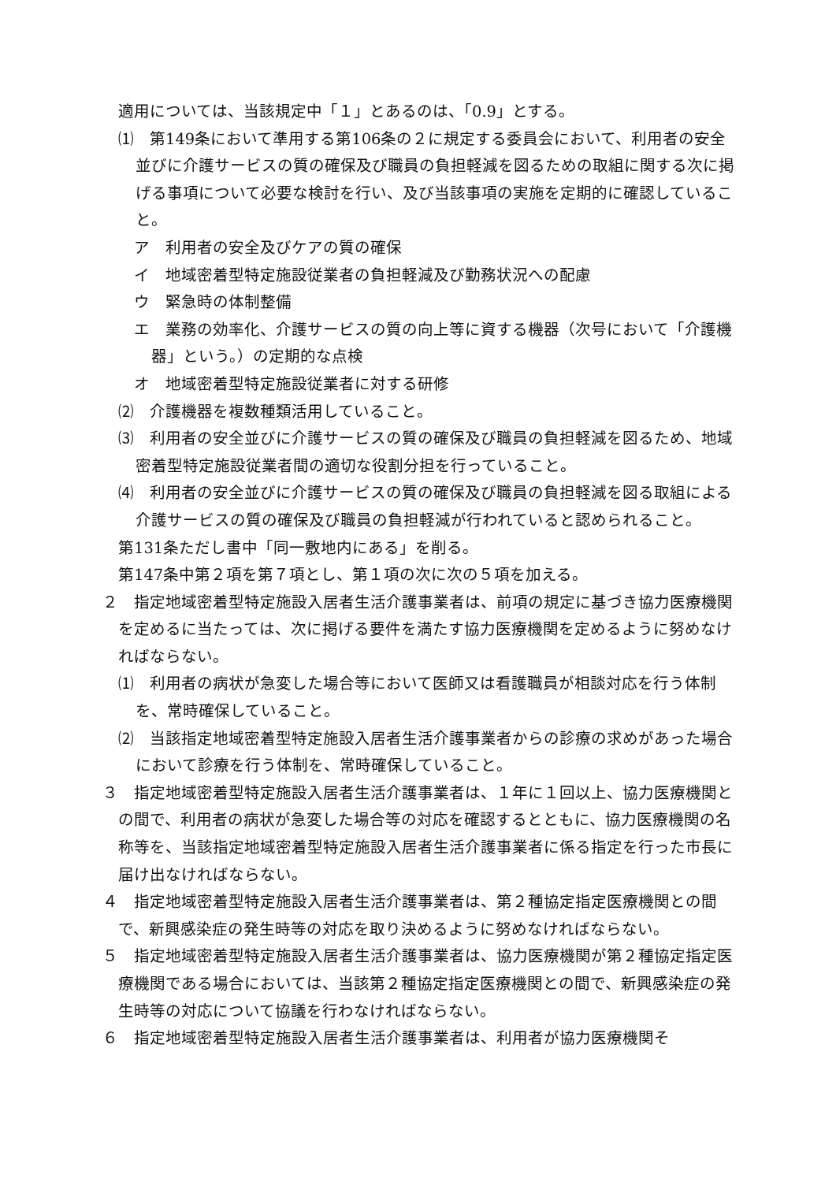適用については、当該規定中「１」とあるのは、「0.9」とする。
⑴　第149条において準用する第106条の２に規定する委員会において、利用者の安全並びに介護サービスの質の確保及び職員の負担軽減を図るための取組に関する次に掲げる事項について必要な検討を行い、及び当該事項の実施を定期的に確認していること。
　ア　利用者の安全及びケアの質の確保
　イ　地域密着型特定施設従業者の負担軽減及び勤務状況への配慮
　ウ　緊急時の体制整備
　エ　業務の効率化、介護サービスの質の向上等に資する機器（次号において「介護機器」という。）の定期的な点検
　オ　地域密着型特定施設従業者に対する研修
⑵　介護機器を複数種類活用していること。
⑶　利用者の安全並びに介護サービスの質の確保及び職員の負担軽減を図るため、地域密着型特定施設従業者間の適切な役割分担を行っていること。
⑷　利用者の安全並びに介護サービスの質の確保及び職員の負担軽減を図る取組による介護サービスの質の確保及び職員の負担軽減が行われていると認められること。
第131条ただし書中「同一敷地内にある」を削る。
第147条中第２項を第７項とし、第１項の次に次の５項を加える。
２　指定地域密着型特定施設入居者生活介護事業者は、前項の規定に基づき協力医療機関を定めるに当たっては、次に掲げる要件を満たす協力医療機関を定めるように努めなければならない。
⑴　利用者の病状が急変した場合等において医師又は看護職員が相談対応を行う体制を、常時確保していること。
⑵　当該指定地域密着型特定施設入居者生活介護事業者からの診療の求めがあった場合において診療を行う体制を、常時確保していること。
３　指定地域密着型特定施設入居者生活介護事業者は、１年に１回以上、協力医療機関との間で、利用者の病状が急変した場合等の対応を確認するとともに、協力医療機関の名称等を、当該指定地域密着型特定施設入居者生活介護事業者に係る指定を行った市長に届け出なければならない。
４　指定地域密着型特定施設入居者生活介護事業者は、第２種協定指定医療機関との間で、新興感染症の発生時等の対応を取り決めるように努めなければならない。
５　指定地域密着型特定施設入居者生活介護事業者は、協力医療機関が第２種協定指定医療機関である場合においては、当該第２種協定指定医療機関との間で、新興感染症の発生時等の対応について協議を行わなければならない。
６　指定地域密着型特定施設入居者生活介護事業者は、利用者が協力医療機関そ